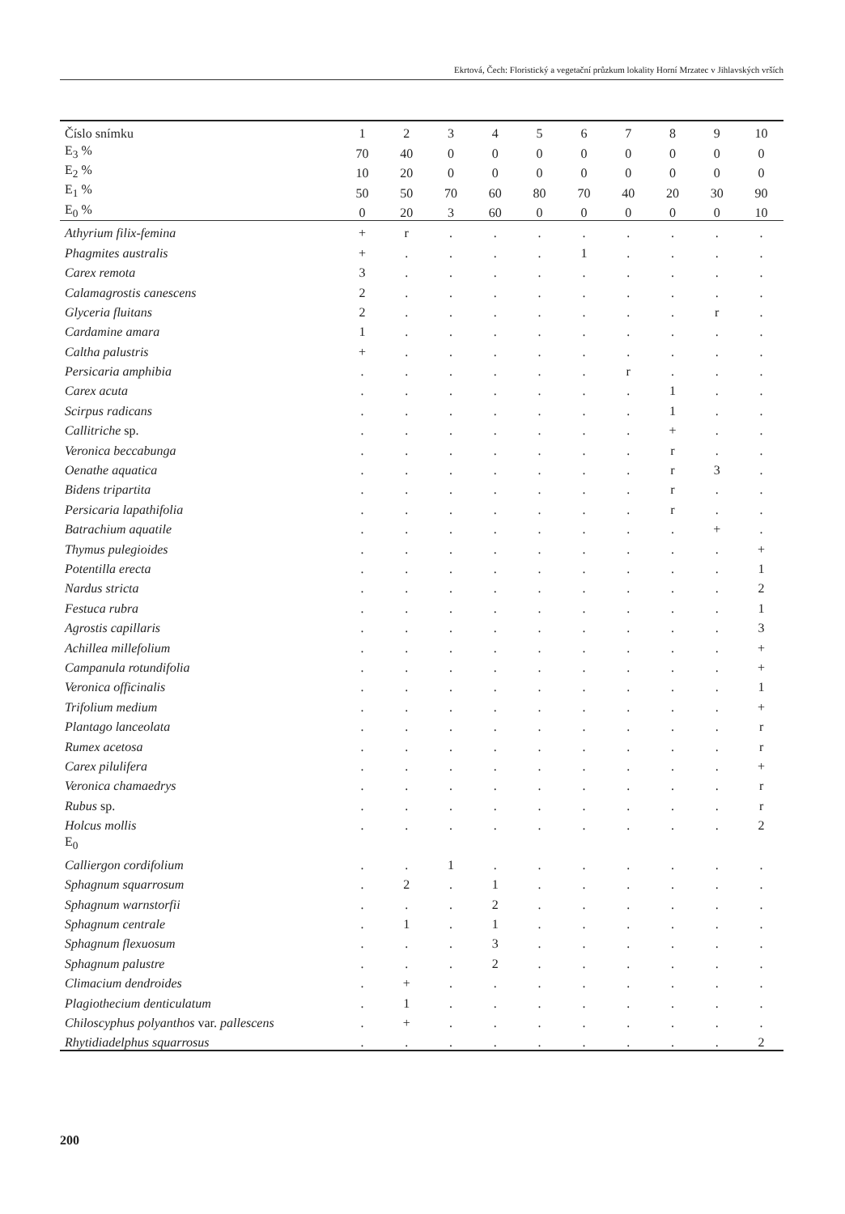Ekrtová, Čech: Floristický a vegetační průzkum lokality Horní Mrzatec v Jihlavských vrších
| Číslo snímku | 1 | 2 | 3 | 4 | 5 | 6 | 7 | 8 | 9 | 10 |
| E<sub>3</sub> % | 70 | 40 | 0 | 0 | 0 | 0 | 0 | 0 | 0 | 0 |
| E<sub>2</sub> % | 10 | 20 | 0 | 0 | 0 | 0 | 0 | 0 | 0 | 0 |
| E<sub>1</sub> % | 50 | 50 | 70 | 60 | 80 | 70 | 40 | 20 | 30 | 90 |
| E<sub>0</sub> % | 0 | 20 | 3 | 60 | 0 | 0 | 0 | 0 | 0 | 10 |
| Athyrium filix-femina | + | r | . | . | . | . | . | . | . | . |
| Phagmites australis | + | . | . | . | . | 1 | . | . | . | . |
| Carex remota | 3 | . | . | . | . | . | . | . | . | . |
| Calamagrostis canescens | 2 | . | . | . | . | . | . | . | . | . |
| Glyceria fluitans | 2 | . | . | . | . | . | . | . | r | . |
| Cardamine amara | 1 | . | . | . | . | . | . | . | . | . |
| Caltha palustris | + | . | . | . | . | . | . | . | . | . |
| Persicaria amphibia | . | . | . | . | . | . | r | . | . | . |
| Carex acuta | . | . | . | . | . | . | . | 1 | . | . |
| Scirpus radicans | . | . | . | . | . | . | . | 1 | . | . |
| Callitriche sp. | . | . | . | . | . | . | . | + | . | . |
| Veronica beccabunga | . | . | . | . | . | . | . | r | . | . |
| Oenathe aquatica | . | . | . | . | . | . | . | r | 3 | . |
| Bidens tripartita | . | . | . | . | . | . | . | r | . | . |
| Persicaria lapathifolia | . | . | . | . | . | . | . | r | . | . |
| Batrachium aquatile | . | . | . | . | . | . | . | . | + | . |
| Thymus pulegioides | . | . | . | . | . | . | . | . | . | + |
| Potentilla erecta | . | . | . | . | . | . | . | . | . | 1 |
| Nardus stricta | . | . | . | . | . | . | . | . | . | 2 |
| Festuca rubra | . | . | . | . | . | . | . | . | . | 1 |
| Agrostis capillaris | . | . | . | . | . | . | . | . | . | 3 |
| Achillea millefolium | . | . | . | . | . | . | . | . | . | + |
| Campanula rotundifolia | . | . | . | . | . | . | . | . | . | + |
| Veronica officinalis | . | . | . | . | . | . | . | . | . | 1 |
| Trifolium medium | . | . | . | . | . | . | . | . | . | + |
| Plantago lanceolata | . | . | . | . | . | . | . | . | . | r |
| Rumex acetosa | . | . | . | . | . | . | . | . | . | r |
| Carex pilulifera | . | . | . | . | . | . | . | . | . | + |
| Veronica chamaedrys | . | . | . | . | . | . | . | . | . | r |
| Rubus sp. | . | . | . | . | . | . | . | . | . | r |
| Holcus mollis | . | . | . | . | . | . | . | . | . | 2 |
| E<sub>0</sub> | | | | | | | | | | |
| Calliergon cordifolium | . | . | 1 | . | . | . | . | . | . | . |
| Sphagnum squarrosum | . | 2 | . | 1 | . | . | . | . | . | . |
| Sphagnum warnstorfii | . | . | . | 2 | . | . | . | . | . | . |
| Sphagnum centrale | . | 1 | . | 1 | . | . | . | . | . | . |
| Sphagnum flexuosum | . | . | . | 3 | . | . | . | . | . | . |
| Sphagnum palustre | . | . | . | 2 | . | . | . | . | . | . |
| Climacium dendroides | . | + | . | . | . | . | . | . | . | . |
| Plagiothecium denticulatum | . | 1 | . | . | . | . | . | . | . | . |
| Chiloscyphus polyanthos var. pallescens | . | + | . | . | . | . | . | . | . | . |
| Rhytidiadelphus squarrosus | . | . | . | . | . | . | . | . | . | 2 |
200